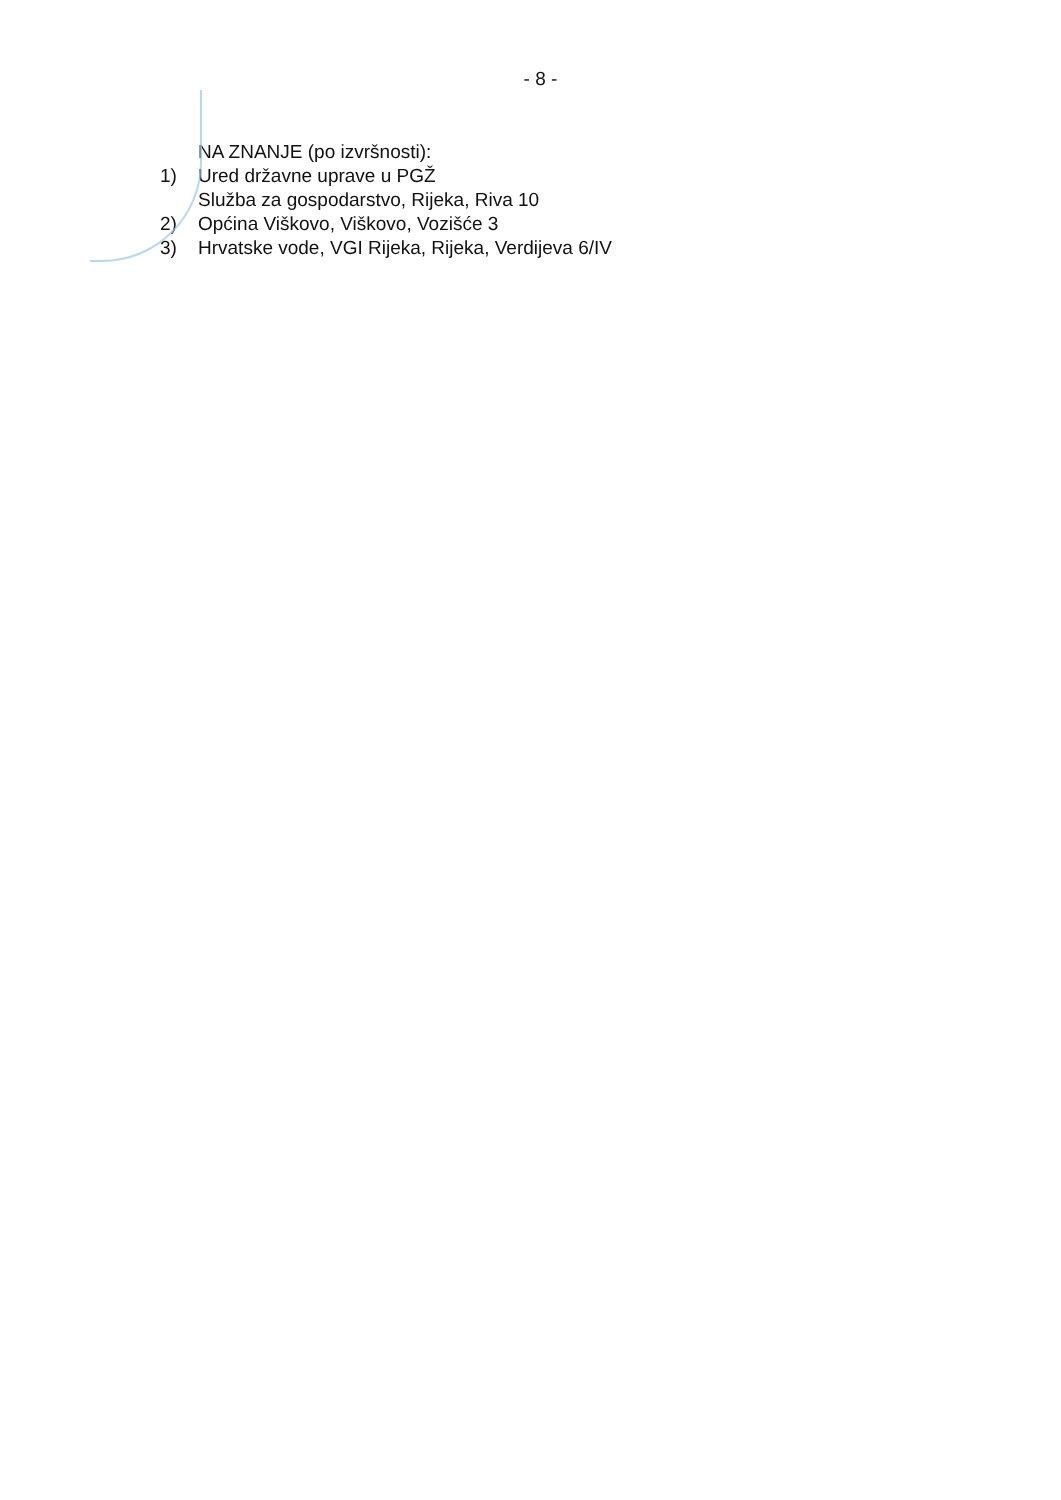- 8 -
NA ZNANJE (po izvršnosti):
1) Ured državne uprave u PGŽ
Služba za gospodarstvo, Rijeka, Riva 10
2) Općina Viškovo, Viškovo, Vozišće 3
3) Hrvatske vode, VGI Rijeka, Rijeka, Verdijeva 6/IV